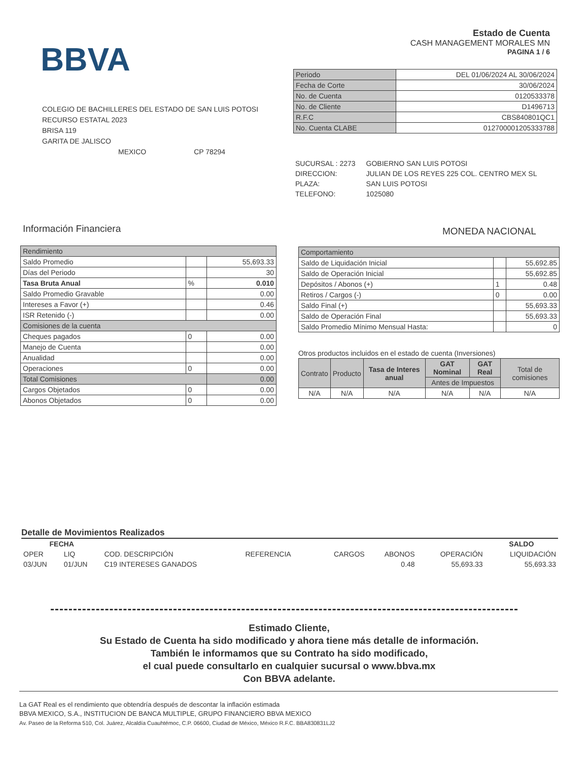BBVA
Estado de Cuenta
CASH MANAGEMENT MORALES MN
PAGINA 1 / 6
COLEGIO DE BACHILLERES DEL ESTADO DE SAN LUIS POTOSI
RECURSO ESTATAL 2023
BRISA 119
GARITA DE JALISCO
MEXICO CP 78294
| Periodo | DEL 01/06/2024 AL 30/06/2024 |
| Fecha de Corte | 30/06/2024 |
| No. de Cuenta | 0120533378 |
| No. de Cliente | D1496713 |
| R.F.C | CBS840801QC1 |
| No. Cuenta CLABE | 012700001205333788 |
| SUCURSAL : 2273 | GOBIERNO SAN LUIS POTOSI |
| DIRECCION: | JULIAN DE LOS REYES 225 COL. CENTRO MEX SL |
| PLAZA: | SAN LUIS POTOSI |
| TELEFONO: | 1025080 |
Información Financiera MONEDA NACIONAL
| Rendimiento | | |
| Saldo Promedio | | 55,693.33 |
| Días del Periodo | | 30 |
| Tasa Bruta Anual | % | 0.010 |
| Saldo Promedio Gravable | | 0.00 |
| Intereses a Favor (+) | | 0.46 |
| ISR Retenido (-) | | 0.00 |
| Comisiones de la cuenta | | |
| Cheques pagados | 0 | 0.00 |
| Manejo de Cuenta | | 0.00 |
| Anualidad | | 0.00 |
| Operaciones | 0 | 0.00 |
| Total Comisiones | | 0.00 |
| Cargos Objetados | 0 | 0.00 |
| Abonos Objetados | 0 | 0.00 |
| Comportamiento | | |
| Saldo de Liquidación Inicial | | 55,692.85 |
| Saldo de Operación Inicial | | 55,692.85 |
| Depósitos / Abonos (+) | 1 | 0.48 |
| Retiros / Cargos (-) | 0 | 0.00 |
| Saldo Final (+) | | 55,693.33 |
| Saldo de Operación Final | | 55,693.33 |
| Saldo Promedio Mínimo Mensual Hasta: | | 0 |
Otros productos incluidos en el estado de cuenta (Inversiones)
| Contrato | Producto | Tasa de Interes anual | GAT Nominal | GAT Real | Total de comisiones |
| --- | --- | --- | --- | --- | --- |
| | | | Antes de Impuestos | | |
| N/A | N/A | N/A | N/A | N/A | N/A |
Detalle de Movimientos Realizados
| FECHA | | | | | | | SALDO |
| --- | --- | --- | --- | --- | --- | --- | --- |
| OPER | LIQ | COD. DESCRIPCIÓN | REFERENCIA | CARGOS | ABONOS | OPERACIÓN | LIQUIDACIÓN |
| 03/JUN | 01/JUN | C19 INTERESES GANADOS | | | 0.48 | 55,693.33 | 55,693.33 |
Estimado Cliente,
Su Estado de Cuenta ha sido modificado y ahora tiene más detalle de información.
También le informamos que su Contrato ha sido modificado,
el cual puede consultarlo en cualquier sucursal o www.bbva.mx
Con BBVA adelante.
La GAT Real es el rendimiento que obtendría después de descontar la inflación estimada
BBVA MEXICO, S.A., INSTITUCION DE BANCA MULTIPLE, GRUPO FINANCIERO BBVA MEXICO
Av. Paseo de la Reforma 510, Col. Juárez, Alcaldía Cuauhtémoc, C.P. 06600, Ciudad de México, México R.F.C. BBA830831LJ2